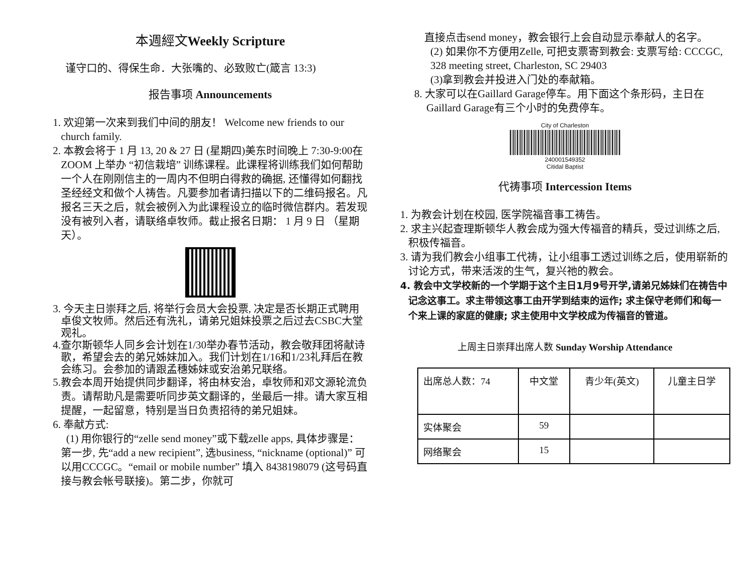本週經文Weekly Scripture
谨守口的、得保生命．大张嘴的、必致败亡(箴言 13:3)
报告事项 Announcements
1. 欢迎第一次来到我们中间的朋友！ Welcome new friends to our church family.
2. 本教会将于 1 月 13, 20 & 27 日 (星期四)美东时间晚上 7:30-9:00在ZOOM 上举办 “初信栽培” 训练课程。此课程将训练我们如何帮助一个人在刚刚信主的一周内不但明白得救的确据, 还懂得如何翻找圣经经文和做个人祷告。凡要参加者请扫描以下的二维码报名。凡报名三天之后，就会被例入为此课程设立的临时微信群内。若发现没有被列入者，请联络卓牧师。截止报名日期： 1 月 9 日 （星期天）。
3. 今天主日崇拜之后, 将举行会员大会投票, 决定是否长期正式聘用卓俊文牧师。然后还有洗礼，请弟兄姐妹投票之后过去CSBC大堂观礼。
4.查尔斯顿华人同乡会计划在1/30举办春节活动，教会敬拜团将献诗歌，希望会去的弟兄姊妹加入。我们计划在1/16和1/23礼拜后在教会练习。会参加的请跟孟穗姊妹或安治弟兄联络。
5.教会本周开始提供同步翻译，将由林安治，卓牧师和邓文源轮流负责。请帮助凡是需要听同步英文翻译的，坐最后一排。请大家互相提醒，一起留意，特别是当日负责招待的弟兄姐妹。
6. 奉献方式:
(1) 用你银行的“zelle send money”或下载zelle apps, 具体步骤是：第一步, 先“add a new recipient”, 选business, “nickname (optional)” 可以用CCCGC。“email or mobile number” 填入 8438198079 (这号码直接与教会帐号联接)。第二步，你就可
直接点击send money，教会银行上会自动显示奉献人的名字。
(2) 如果你不方便用Zelle, 可把支票寄到教会: 支票写给: CCCGC, 328 meeting street, Charleston, SC 29403
(3)拿到教会并投进入门处的奉献箱。
8. 大家可以在Gaillard Garage停车。用下面这个条形码，主日在Gaillard Garage有三个小时的免费停车。
City of Charleston
240001549352
Citidal Baptist
代祷事项 Intercession Items
1. 为教会计划在校园, 医学院福音事工祷告。
2. 求主兴起查理斯顿华人教会成为强大传福音的精兵，受过训练之后, 积极传福音。
3. 请为我们教会小组事工代祷，让小组事工透过训练之后，使用崭新的讨论方式，带来活泼的生气，复兴祂的教会。
4. 教会中文学校新的一个学期于这个主日1月9号开学,请弟兄姊妹们在祷告中记念这事工。求主带领这事工由开学到结束的运作; 求主保守老师们和每一个来上课的家庭的健康; 求主使用中文学校成为传福音的管道。
上周主日崇拜出席人数 Sunday Worship Attendance
| 出席总人数：74 | 中文堂 | 青少年(英文) | 儿童主日学 |
| 实体聚会 | 59 | | |
| 网络聚会 | 15 | | |